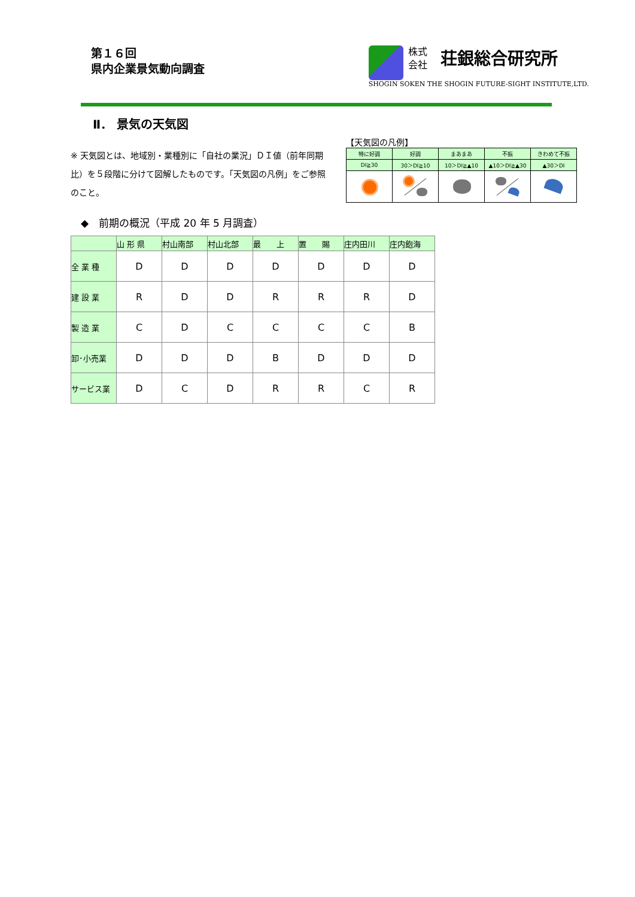第１６回
県内企業景気動向調査
株式
会社
荘銀総合研究所
SHOGIN SOKEN THE SHOGIN FUTURE-SIGHT INSTITUTE,LTD.
Ⅱ． 景気の天気図
※ 天気図とは、地域別・業種別に「自社の業況」ＤＩ値（前年同期比）を５段階に分けて図解したものです。「天気図の凡例」をご参照のこと。
【天気図の凡例】
| 特に好調 | 好調 | まあまあ | 不振 | きわめて不振 |
| DI≧30 | 30＞DI≧10 | 10＞DI≧▲10 | ▲10＞DI≧▲30 | ▲30＞DI |
◆　前期の概況（平成 20 年 5 月調査）
| | 山 形 県 | 村山南部 | 村山北部 | 最 上 | 置 賜 | 庄内田川 | 庄内飽海 |
| --- | --- | --- | --- | --- | --- | --- | --- |
| 全 業 種 | D | D | D | D | D | D | D |
| 建 設 業 | R | D | D | R | R | R | D |
| 製 造 業 | C | D | C | C | C | C | B |
| 卸･小売業 | D | D | D | B | D | D | D |
| サービス業 | D | C | D | R | R | C | R |